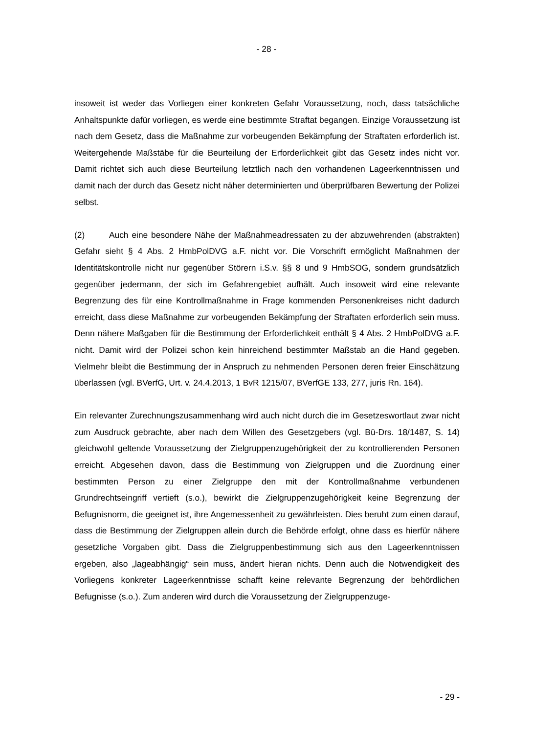- 28 -
insoweit ist weder das Vorliegen einer konkreten Gefahr Voraussetzung, noch, dass tatsächliche Anhaltspunkte dafür vorliegen, es werde eine bestimmte Straftat begangen. Einzige Voraussetzung ist nach dem Gesetz, dass die Maßnahme zur vorbeugenden Bekämpfung der Straftaten erforderlich ist. Weitergehende Maßstäbe für die Beurteilung der Erforderlichkeit gibt das Gesetz indes nicht vor. Damit richtet sich auch diese Beurteilung letztlich nach den vorhandenen Lageerkenntnissen und damit nach der durch das Gesetz nicht näher determinierten und überprüfbaren Bewertung der Polizei selbst.
(2) Auch eine besondere Nähe der Maßnahmeadressaten zu der abzuwehrenden (abstrakten) Gefahr sieht § 4 Abs. 2 HmbPolDVG a.F. nicht vor. Die Vorschrift ermöglicht Maßnahmen der Identitätskontrolle nicht nur gegenüber Störern i.S.v. §§ 8 und 9 HmbSOG, sondern grundsätzlich gegenüber jedermann, der sich im Gefahrengebiet aufhält. Auch insoweit wird eine relevante Begrenzung des für eine Kontrollmaßnahme in Frage kommenden Personenkreises nicht dadurch erreicht, dass diese Maßnahme zur vorbeugenden Bekämpfung der Straftaten erforderlich sein muss. Denn nähere Maßgaben für die Bestimmung der Erforderlichkeit enthält § 4 Abs. 2 HmbPolDVG a.F. nicht. Damit wird der Polizei schon kein hinreichend bestimmter Maßstab an die Hand gegeben. Vielmehr bleibt die Bestimmung der in Anspruch zu nehmenden Personen deren freier Einschätzung überlassen (vgl. BVerfG, Urt. v. 24.4.2013, 1 BvR 1215/07, BVerfGE 133, 277, juris Rn. 164).
Ein relevanter Zurechnungszusammenhang wird auch nicht durch die im Gesetzeswortlaut zwar nicht zum Ausdruck gebrachte, aber nach dem Willen des Gesetzgebers (vgl. Bü-Drs. 18/1487, S. 14) gleichwohl geltende Voraussetzung der Zielgruppenzugehörigkeit der zu kontrollierenden Personen erreicht. Abgesehen davon, dass die Bestimmung von Zielgruppen und die Zuordnung einer bestimmten Person zu einer Zielgruppe den mit der Kontrollmaßnahme verbundenen Grundrechtseingriff vertieft (s.o.), bewirkt die Zielgruppenzugehörigkeit keine Begrenzung der Befugnisnorm, die geeignet ist, ihre Angemessenheit zu gewährleisten. Dies beruht zum einen darauf, dass die Bestimmung der Zielgruppen allein durch die Behörde erfolgt, ohne dass es hierfür nähere gesetzliche Vorgaben gibt. Dass die Zielgruppenbestimmung sich aus den Lageerkenntnissen ergeben, also „lageabhängig“ sein muss, ändert hieran nichts. Denn auch die Notwendigkeit des Vorliegens konkreter Lageerkenntnisse schafft keine relevante Begrenzung der behördlichen Befugnisse (s.o.). Zum anderen wird durch die Voraussetzung der Zielgruppenzuge-
- 29 -